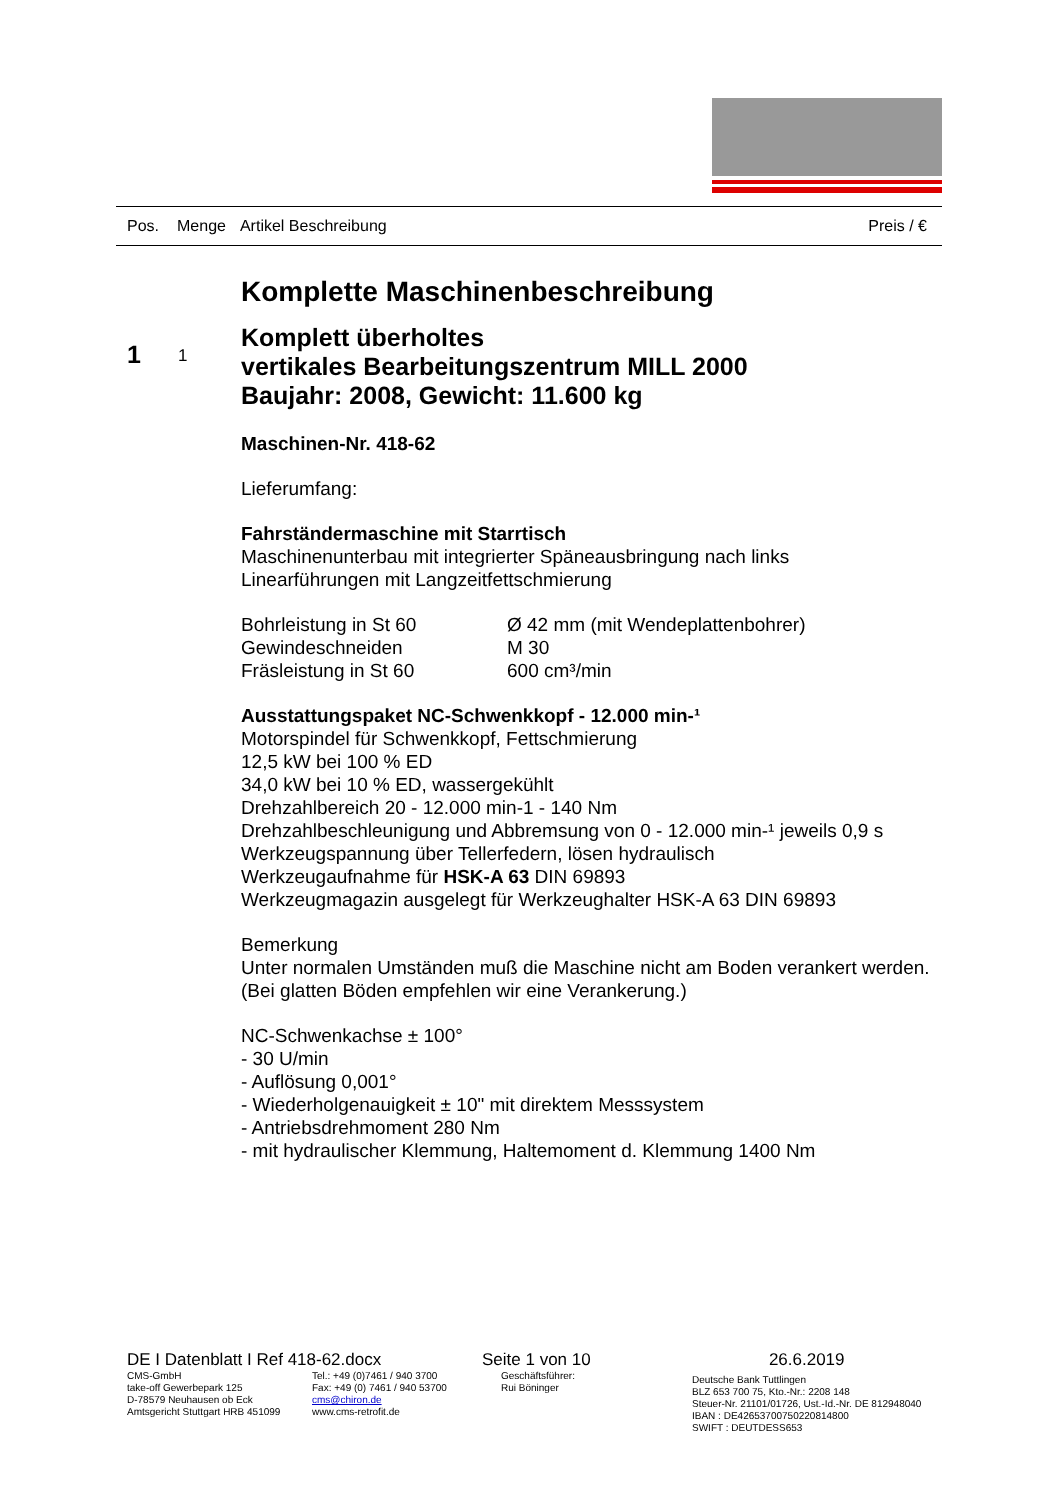Pos. Menge Artikel Beschreibung Preis / €
1 1
Komplette Maschinenbeschreibung
Komplett überholtes
vertikales Bearbeitungszentrum MILL 2000
Baujahr: 2008, Gewicht: 11.600 kg
Maschinen-Nr. 418-62
Lieferumfang:
Fahrständermaschine mit Starrtisch
Maschinenunterbau mit integrierter Späneausbringung nach links
Linearführungen mit Langzeitfettschmierung
Bohrleistung in St 60 Ø 42 mm (mit Wendeplattenbohrer)
Gewindeschneiden M 30
Fräsleistung in St 60 600 cm³/min
Ausstattungspaket NC-Schwenkkopf - 12.000 min-¹
Motorspindel für Schwenkkopf, Fettschmierung
12,5 kW bei 100 % ED
34,0 kW bei 10 % ED, wassergekühlt
Drehzahlbereich 20 - 12.000 min-1 - 140 Nm
Drehzahlbeschleunigung und Abbremsung von 0 - 12.000 min-¹ jeweils 0,9 s
Werkzeugspannung über Tellerfedern, lösen hydraulisch
Werkzeugaufnahme für HSK-A 63 DIN 69893
Werkzeugmagazin ausgelegt für Werkzeughalter HSK-A 63 DIN 69893
Bemerkung
Unter normalen Umständen muß die Maschine nicht am Boden verankert werden.
(Bei glatten Böden empfehlen wir eine Verankerung.)
NC-Schwenkachse ± 100°
- 30 U/min
- Auflösung 0,001°
- Wiederholgenauigkeit ± 10" mit direktem Messsystem
- Antriebsdrehmoment 280 Nm
- mit hydraulischer Klemmung, Haltemoment d. Klemmung 1400 Nm
DE I Datenblatt I Ref 418-62.docx
CMS-GmbH
take-off Gewerbepark 125
D-78579 Neuhausen ob Eck
Amtsgericht Stuttgart HRB 451099
Tel.: +49 (0)7461 / 940 3700
Fax: +49 (0) 7461 / 940 53700
cms@chiron.de
www.cms-retrofit.de
Seite 1 von 10
Geschäftsführer:
Rui Böninger
26.6.2019
Deutsche Bank Tuttlingen
BLZ 653 700 75, Kto.-Nr.: 2208 148
Steuer-Nr. 21101/01726, Ust.-Id.-Nr. DE 812948040
IBAN : DE42653700750220814800
SWIFT : DEUTDESS653